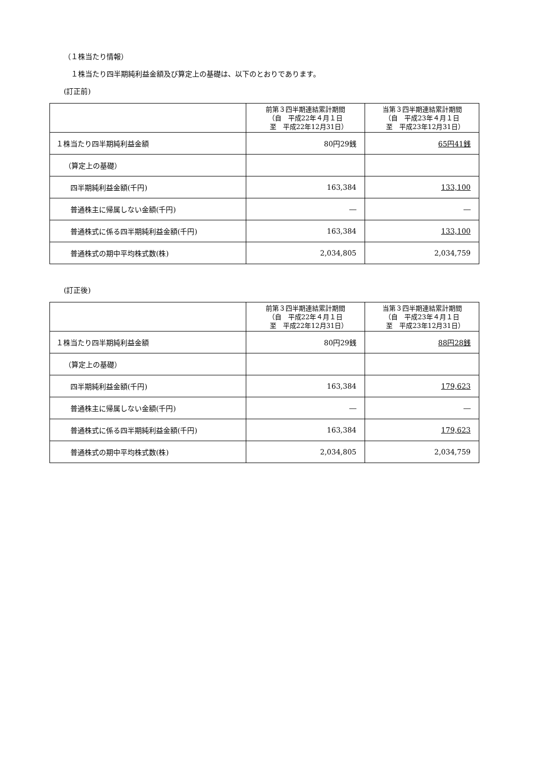（１株当たり情報）
　１株当たり四半期純利益金額及び算定上の基礎は、以下のとおりであります。
(訂正前)
| | 前第３四半期連結累計期間 （自 平成22年４月１日 至 平成22年12月31日） | 当第３四半期連結累計期間 （自 平成23年４月１日 至 平成23年12月31日） |
| --- | --- | --- |
| １株当たり四半期純利益金額 | 80円29銭 | 65円41銭 |
| （算定上の基礎） | | |
| 四半期純利益金額(千円) | 163,384 | 133,100 |
| 普通株主に帰属しない金額(千円) | ― | ― |
| 普通株式に係る四半期純利益金額(千円) | 163,384 | 133,100 |
| 普通株式の期中平均株式数(株) | 2,034,805 | 2,034,759 |
(訂正後)
| | 前第３四半期連結累計期間 （自 平成22年４月１日 至 平成22年12月31日） | 当第３四半期連結累計期間 （自 平成23年４月１日 至 平成23年12月31日） |
| --- | --- | --- |
| １株当たり四半期純利益金額 | 80円29銭 | 88円28銭 |
| （算定上の基礎） | | |
| 四半期純利益金額(千円) | 163,384 | 179,623 |
| 普通株主に帰属しない金額(千円) | ― | ― |
| 普通株式に係る四半期純利益金額(千円) | 163,384 | 179,623 |
| 普通株式の期中平均株式数(株) | 2,034,805 | 2,034,759 |